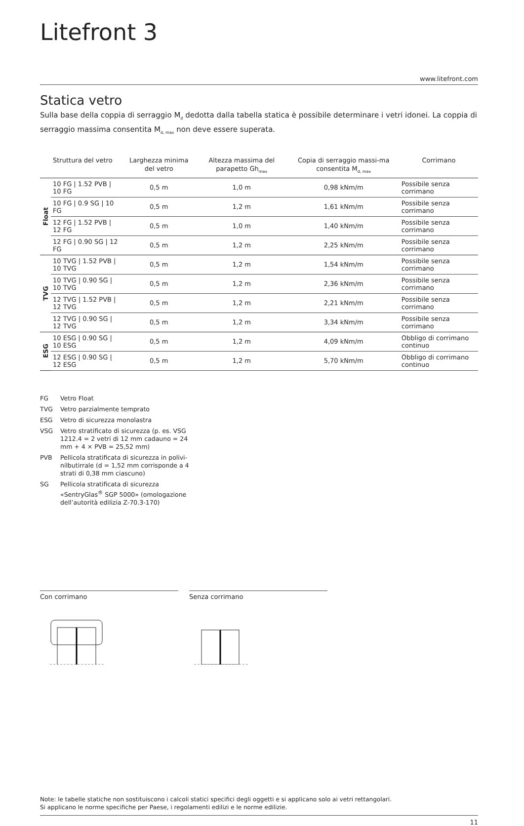Litefront 3
www.litefront.com
Statica vetro
Sulla base della coppia di serraggio M<sub>d</sub> dedotta dalla tabella statica è possibile determinare i vetri idonei. La coppia di serraggio massima consentita M<sub>d, max</sub> non deve essere superata.
| | Struttura del vetro | Larghezza minima del vetro | Altezza massima del parapetto Gh<sub>max</sub> | Copia di serraggio massi-ma consentita M<sub>d, max</sub> | Corrimano |
| --- | --- | --- | --- | --- | --- |
| Float | 10 FG / 1.52 PVB / 10 FG | 0,5 m | 1,0 m | 0,98 kNm/m | Possibile senza corrimano |
| | 10 FG / 0.9 SG / 10 FG | 0,5 m | 1,2 m | 1,61 kNm/m | Possibile senza corrimano |
| | 12 FG / 1.52 PVB / 12 FG | 0,5 m | 1,0 m | 1,40 kNm/m | Possibile senza corrimano |
| | 12 FG / 0.90 SG / 12 FG | 0,5 m | 1,2 m | 2,25 kNm/m | Possibile senza corrimano |
| TVG | 10 TVG / 1.52 PVB / 10 TVG | 0,5 m | 1,2 m | 1,54 kNm/m | Possibile senza corrimano |
| | 10 TVG / 0.90 SG / 10 TVG | 0,5 m | 1,2 m | 2,36 kNm/m | Possibile senza corrimano |
| | 12 TVG / 1.52 PVB / 12 TVG | 0,5 m | 1,2 m | 2,21 kNm/m | Possibile senza corrimano |
| | 12 TVG / 0.90 SG / 12 TVG | 0,5 m | 1,2 m | 3,34 kNm/m | Possibile senza corrimano |
| ESG | 10 ESG / 0.90 SG / 10 ESG | 0,5 m | 1,2 m | 4,09 kNm/m | Obbligo di corrimano continuo |
| | 12 ESG / 0.90 SG / 12 ESG | 0,5 m | 1,2 m | 5,70 kNm/m | Obbligo di corrimano continuo |
FG Vetro Float
TVG Vetro parzialmente temprato
ESG Vetro di sicurezza monolastra
VSG Vetro stratificato di sicurezza (p. es. VSG 1212.4 = 2 vetri di 12 mm cadauno = 24 mm + 4 × PVB = 25,52 mm)
PVB Pellicola stratificata di sicurezza in polivi-nilbutirrale (d = 1,52 mm corrisponde a 4 strati di 0,38 mm ciascuno)
SG Pellicola stratificata di sicurezza «SentryGlas<sup>®</sup> SGP 5000» (omologazione dell’autorità edilizia Z-70.3-170)
Con corrimano Senza corrimano
Note: le tabelle statiche non sostituiscono i calcoli statici specifici degli oggetti e si applicano solo ai vetri rettangolari.
Si applicano le norme specifiche per Paese, i regolamenti edilizi e le norme edilizie.
11